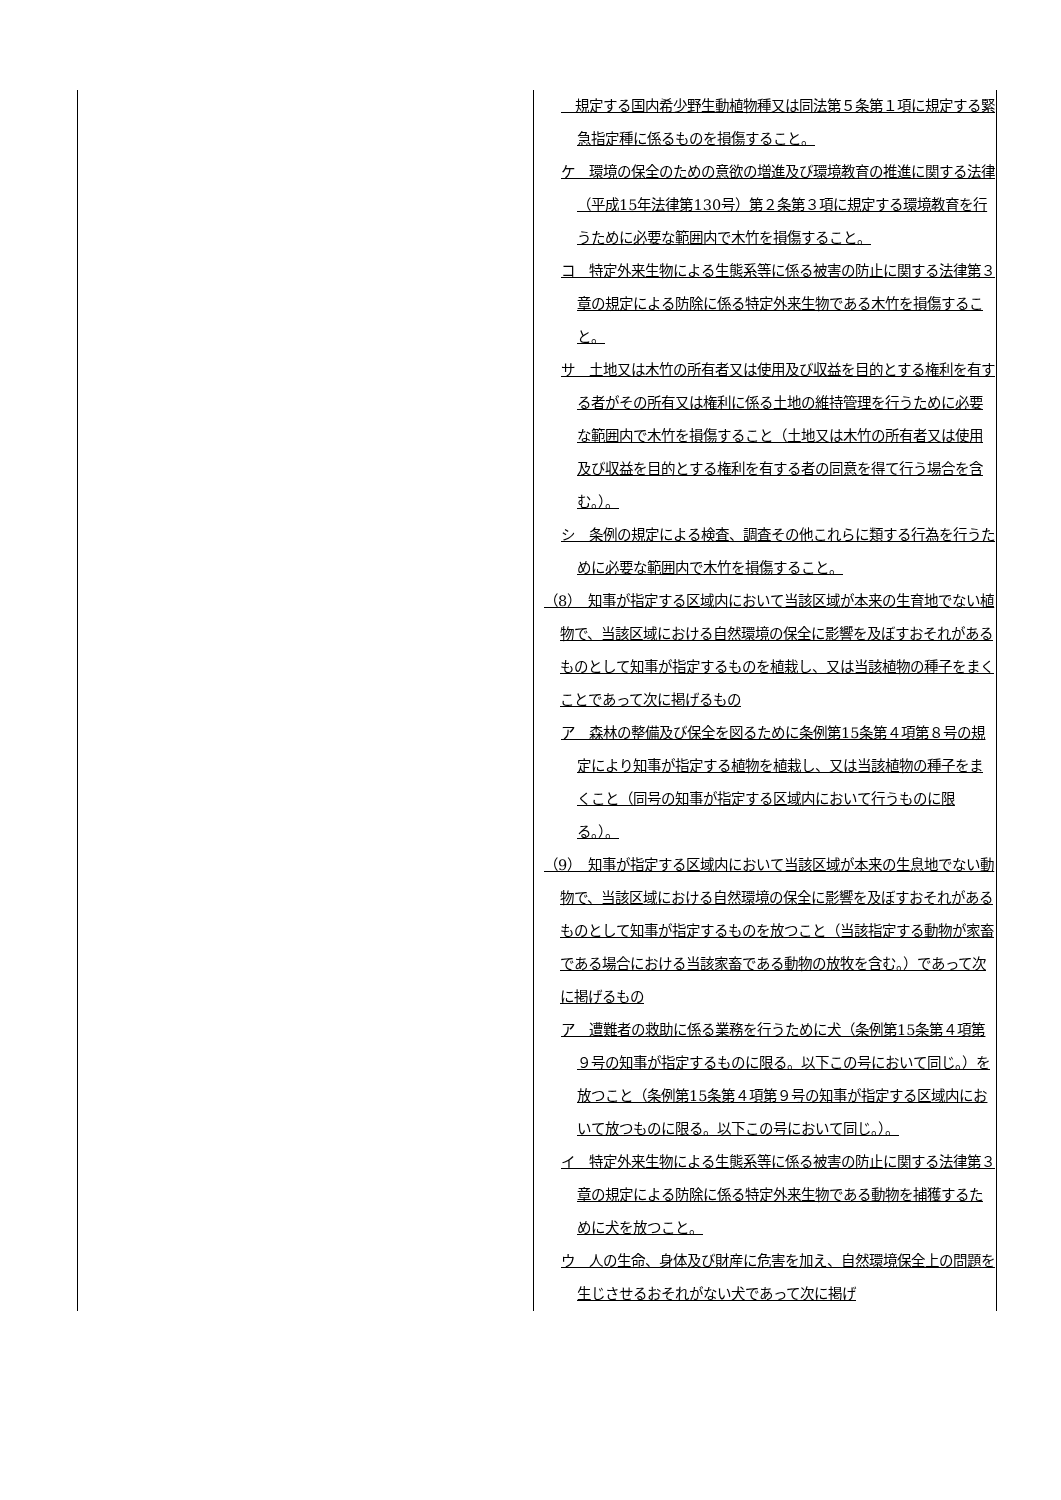| | 規定する国内希少野生動植物種又は同法第５条第１項に規定する緊急指定種に係るものを損傷すること。 ケ 環境の保全のための意欲の増進及び環境教育の推進に関する法律（平成15年法律第130号）第２条第３項に規定する環境教育を行うために必要な範囲内で木竹を損傷すること。 コ 特定外来生物による生態系等に係る被害の防止に関する法律第３章の規定による防除に係る特定外来生物である木竹を損傷すること。 サ 土地又は木竹の所有者又は使用及び収益を目的とする権利を有する者がその所有又は権利に係る土地の維持管理を行うために必要な範囲内で木竹を損傷すること（土地又は木竹の所有者又は使用及び収益を目的とする権利を有する者の同意を得て行う場合を含む。）。 シ 条例の規定による検査、調査その他これらに類する行為を行うために必要な範囲内で木竹を損傷すること。 （8） 知事が指定する区域内において当該区域が本来の生育地でない植物で、当該区域における自然環境の保全に影響を及ぼすおそれがあるものとして知事が指定するものを植栽し、又は当該植物の種子をまくことであって次に掲げるもの ア 森林の整備及び保全を図るために条例第15条第４項第８号の規定により知事が指定する植物を植栽し、又は当該植物の種子をまくこと（同号の知事が指定する区域内において行うものに限る。）。 （9） 知事が指定する区域内において当該区域が本来の生息地でない動物で、当該区域における自然環境の保全に影響を及ぼすおそれがあるものとして知事が指定するものを放つこと（当該指定する動物が家畜である場合における当該家畜である動物の放牧を含む。）であって次に掲げるもの ア 遭難者の救助に係る業務を行うために犬（条例第15条第４項第９号の知事が指定するものに限る。以下この号において同じ。）を放つこと（条例第15条第４項第９号の知事が指定する区域内において放つものに限る。以下この号において同じ。）。 イ 特定外来生物による生態系等に係る被害の防止に関する法律第３章の規定による防除に係る特定外来生物である動物を捕獲するために犬を放つこと。 ウ 人の生命、身体及び財産に危害を加え、自然環境保全上の問題を生じさせるおそれがない犬であって次に掲げ |